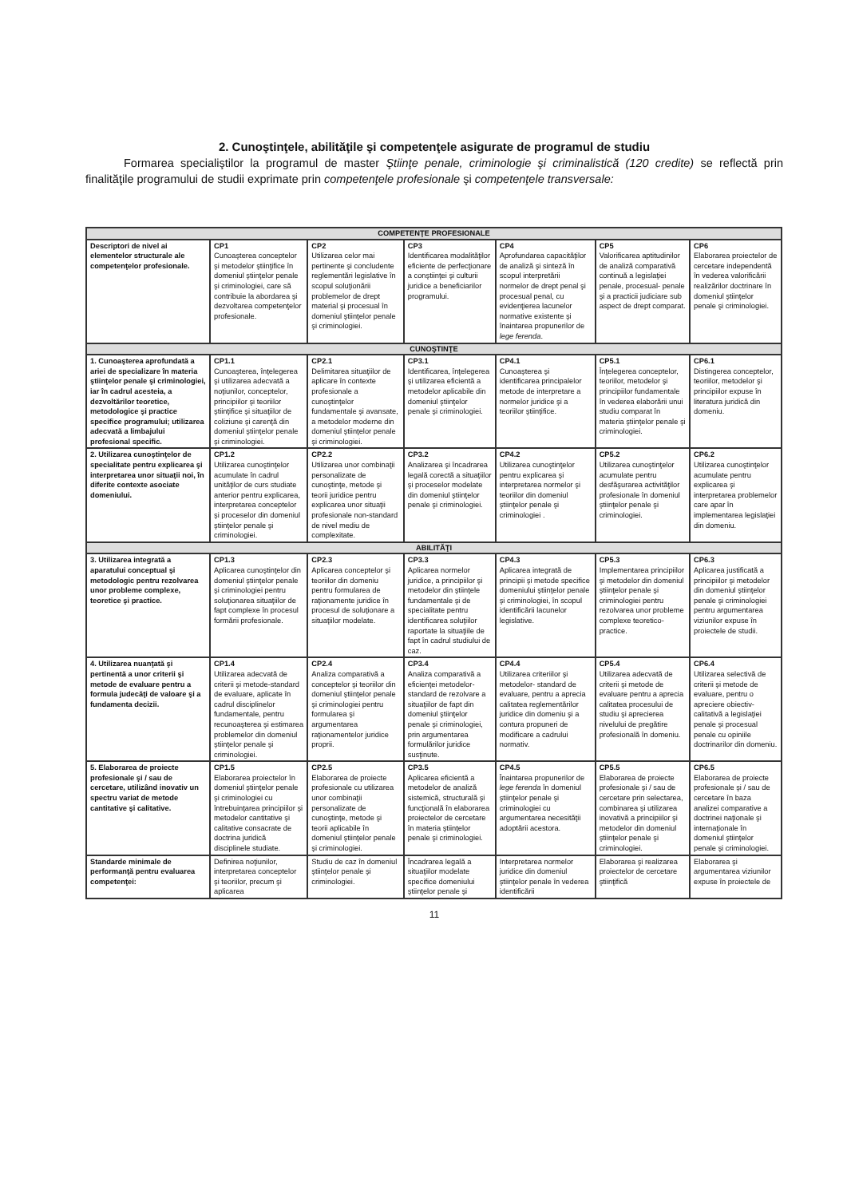2. Cunoştinţele, abilităţile şi competenţele asigurate de programul de studiu
Formarea specialiştilor la programul de master Ştiinţe penale, criminologie şi criminalistică (120 credite) se reflectă prin finalităţile programului de studii exprimate prin competenţele profesionale şi competenţele transversale:
| COMPETENŢE PROFESIONALE | | | | | | |
| Descriptori de nivel ai elementelor structurale ale competenţelor profesionale. | CP1 Cunoaşterea conceptelor şi metodelor ştiinţifice în domeniul ştiinţelor penale şi criminologiei, care să contribuie la abordarea şi dezvoltarea competenţelor profesionale. | CP2 Utilizarea celor mai pertinente şi concludente reglementări legislative în scopul soluţionării problemelor de drept material şi procesual în domeniul ştiinţelor penale şi criminologiei. | CP3 Identificarea modalităţilor eficiente de perfecţionare a conştiinţei şi culturii juridice a beneficiarilor programului. | CP4 Aprofundarea capacităţilor de analiză şi sinteză în scopul interpretării normelor de drept penal şi procesual penal, cu evidenţierea lacunelor normative existente şi înaintarea propunerilor de lege ferenda . | CP5 Valorificarea aptitudinilor de analiză comparativă continuă a legislaţiei penale, procesual- penale şi a practicii judiciare sub aspect de drept comparat. | CP6 Elaborarea proiectelor de cercetare independentă în vederea valorificării realizărilor doctrinare în domeniul ştiinţelor penale şi criminologiei. |
| CUNOŞTINŢE | | | | | | |
| 1. Cunoaşterea aprofundată a ariei de specializare în materia ştiinţelor penale şi criminologiei, iar în cadrul acesteia, a dezvoltărilor teoretice, metodologice şi practice specifice programului; utilizarea adecvată a limbajului profesional specific. | CP1.1 Cunoaşterea, înţelegerea şi utilizarea adecvată a noţiunilor, conceptelor, principiilor şi teoriilor ştiinţifice şi situaţiilor de coliziune şi carenţă din domeniul ştiinţelor penale şi criminologiei. | CP2.1 Delimitarea situaţiilor de aplicare în contexte profesionale a cunoştinţelor fundamentale şi avansate, a metodelor moderne din domeniul ştiinţelor penale şi criminologiei. | CP3.1 Identificarea, înţelegerea şi utilizarea eficientă a metodelor aplicabile din domeniul ştiinţelor penale şi criminologiei. | CP4.1 Cunoaşterea şi identificarea principalelor metode de interpretare a normelor juridice şi a teoriilor ştiinţifice. | CP5.1 Înţelegerea conceptelor, teoriilor, metodelor şi principiilor fundamentale în vederea elaborării unui studiu comparat în materia ştiinţelor penale şi criminologiei. | CP6.1 Distingerea conceptelor, teoriilor, metodelor şi principiilor expuse în literatura juridică din domeniu. |
| 2. Utilizarea cunoştinţelor de specialitate pentru explicarea şi interpretarea unor situaţii noi, în diferite contexte asociate domeniului. | CP1.2 Utilizarea cunoştinţelor acumulate în cadrul unităţilor de curs studiate anterior pentru explicarea, interpretarea conceptelor şi proceselor din domeniul ştiinţelor penale şi criminologiei. | CP2.2 Utilizarea unor combinaţii personalizate de cunoştinţe, metode şi teorii juridice pentru explicarea unor situaţii profesionale non-standard de nivel mediu de complexitate. | CP3.2 Analizarea şi încadrarea legală corectă a situaţiilor şi proceselor modelate din domeniul ştiinţelor penale şi criminologiei. | CP4.2 Utilizarea cunoştinţelor pentru explicarea şi interpretarea normelor şi teoriilor din domeniul ştiinţelor penale şi criminologiei . | CP5.2 Utilizarea cunoştinţelor acumulate pentru desfăşurarea activităţilor profesionale în domeniul ştiinţelor penale şi criminologiei. | CP6.2 Utilizarea cunoştinţelor acumulate pentru explicarea şi interpretarea problemelor care apar în implementarea legislaţiei din domeniu. |
| ABILITĂŢI | | | | | | |
| 3. Utilizarea integrată a aparatului conceptual şi metodologic pentru rezolvarea unor probleme complexe, teoretice şi practice. | CP1.3 Aplicarea cunoştinţelor din domeniul ştiinţelor penale şi criminologiei pentru soluţionarea situaţiilor de fapt complexe în procesul formării profesionale. | CP2.3 Aplicarea conceptelor şi teoriilor din domeniu pentru formularea de raţionamente juridice în procesul de soluţionare a situaţiilor modelate. | CP3.3 Aplicarea normelor juridice, a principiilor şi metodelor din ştiinţele fundamentale şi de specialitate pentru identificarea soluţiilor raportate la situaţiile de fapt în cadrul studiului de caz. | CP4.3 Aplicarea integrată de principii şi metode specifice domeniului ştiinţelor penale şi criminologiei, în scopul identificării lacunelor legislative. | CP5.3 Implementarea principiilor şi metodelor din domeniul ştiinţelor penale şi criminologiei pentru rezolvarea unor probleme complexe teoretico-practice. | CP6.3 Aplicarea justificată a principiilor şi metodelor din domeniul ştiinţelor penale şi criminologiei pentru argumentarea viziunilor expuse în proiectele de studii. |
| 4. Utilizarea nuanţată şi pertinentă a unor criterii şi metode de evaluare pentru a formula judecăţi de valoare şi a fundamenta decizii. | CP1.4 Utilizarea adecvată de criterii şi metode-standard de evaluare, aplicate în cadrul disciplinelor fundamentale, pentru recunoaşterea şi estimarea problemelor din domeniul ştiinţelor penale şi criminologiei. | CP2.4 Analiza comparativă a conceptelor şi teoriilor din domeniul ştiinţelor penale şi criminologiei pentru formularea şi argumentarea raţionamentelor juridice proprii. | CP3.4 Analiza comparativă a eficienţei metodelor-standard de rezolvare a situaţiilor de fapt din domeniul ştiinţelor penale şi criminologiei, prin argumentarea formulărilor juridice susţinute. | CP4.4 Utilizarea criteriilor şi metodelor- standard de evaluare, pentru a aprecia calitatea reglementărilor juridice din domeniu şi a contura propuneri de modificare a cadrului normativ. | CP5.4 Utilizarea adecvată de criterii şi metode de evaluare pentru a aprecia calitatea procesului de studiu şi aprecierea nivelului de pregătire profesională în domeniu. | CP6.4 Utilizarea selectivă de criterii şi metode de evaluare, pentru o apreciere obiectiv-calitativă a legislaţiei penale şi procesual penale cu opiniile doctrinarilor din domeniu. |
| 5. Elaborarea de proiecte profesionale şi / sau de cercetare, utilizând inovativ un spectru variat de metode cantitative şi calitative. | CP1.5 Elaborarea proiectelor în domeniul ştiinţelor penale şi criminologiei cu întrebuinţarea principiilor şi metodelor cantitative şi calitative consacrate de doctrina juridică disciplinele studiate. | CP2.5 Elaborarea de proiecte profesionale cu utilizarea unor combinaţii personalizate de cunoştinţe, metode şi teorii aplicabile în domeniul ştiinţelor penale şi criminologiei. | CP3.5 Aplicarea eficientă a metodelor de analiză sistemică, structurală şi funcţională în elaborarea proiectelor de cercetare în materia ştiinţelor penale şi criminologiei. | CP4.5 Înaintarea propunerilor de lege ferenda în domeniul ştiinţelor penale şi criminologiei cu argumentarea necesităţii adoptării acestora. | CP5.5 Elaborarea de proiecte profesionale şi / sau de cercetare prin selectarea, combinarea şi utilizarea inovativă a principiilor şi metodelor din domeniul ştiinţelor penale şi criminologiei. | CP6.5 Elaborarea de proiecte profesionale şi / sau de cercetare în baza analizei comparative a doctrinei naţionale şi internaţionale în domeniul ştiinţelor penale şi criminologiei. |
| Standarde minimale de performanţă pentru evaluarea competenţei: | Definirea noţiunilor, interpretarea conceptelor şi teoriilor, precum şi aplicarea | Studiu de caz în domeniul ştiinţelor penale şi criminologiei. | Încadrarea legală a situaţiilor modelate specifice domeniului ştiinţelor penale şi | Interpretarea normelor juridice din domeniul ştiinţelor penale în vederea identificării | Elaborarea şi realizarea proiectelor de cercetare ştiinţifică | Elaborarea şi argumentarea viziunilor expuse în proiectele de |
11